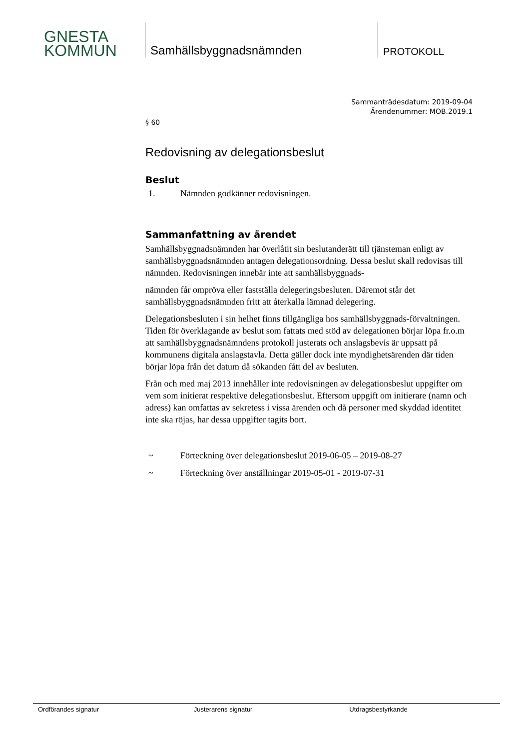GNESTA
KOMMUN
Samhällsbyggnadsnämnden
PROTOKOLL
Sammanträdesdatum: 2019-09-04
Ärendenummer: MOB.2019.1
§ 60
Redovisning av delegationsbeslut
Beslut
1. Nämnden godkänner redovisningen.
Sammanfattning av ärendet
Samhällsbyggnadsnämnden har överlåtit sin beslutanderätt till tjänsteman enligt av samhällsbyggnadsnämnden antagen delegationsordning. Dessa beslut skall redovisas till nämnden. Redovisningen innebär inte att samhällsbyggnads-
nämnden får ompröva eller fastställa delegeringsbesluten. Däremot står det samhällsbyggnadsnämnden fritt att återkalla lämnad delegering.
Delegationsbesluten i sin helhet finns tillgängliga hos samhällsbyggnads-förvaltningen. Tiden för överklagande av beslut som fattats med stöd av delegationen börjar löpa fr.o.m att samhällsbyggnadsnämndens protokoll justerats och anslagsbevis är uppsatt på kommunens digitala anslagstavla. Detta gäller dock inte myndighetsärenden där tiden börjar löpa från det datum då sökanden fått del av besluten.
Från och med maj 2013 innehåller inte redovisningen av delegationsbeslut uppgifter om vem som initierat respektive delegationsbeslut. Eftersom uppgift om initierare (namn och adress) kan omfattas av sekretess i vissa ärenden och då personer med skyddad identitet inte ska röjas, har dessa uppgifter tagits bort.
~ Förteckning över delegationsbeslut 2019-06-05 – 2019-08-27
~ Förteckning över anställningar 2019-05-01 - 2019-07-31
Ordförandes signatur Justerarens signatur Utdragsbestyrkande